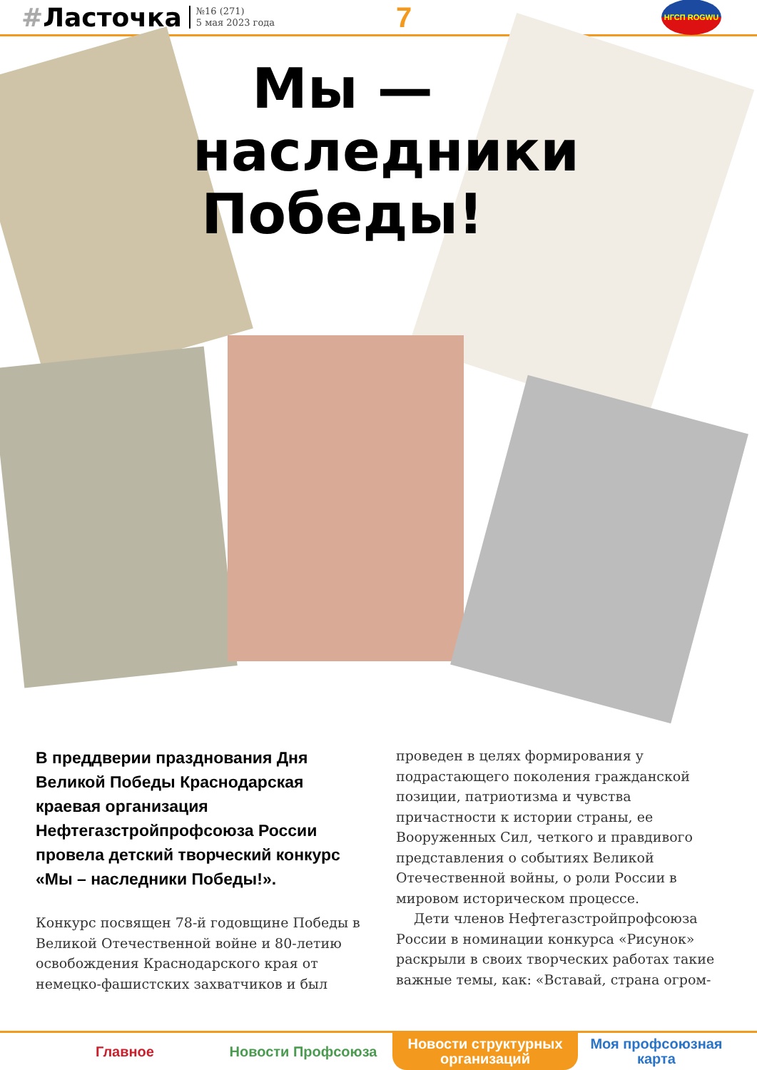#Ласточка
№16 (271)
5 мая 2023 года
7
НГСП ROGWU
Мы —
наследники
Победы!
В преддверии празднования Дня Великой Победы Краснодарская краевая организация Нефтегазстройпрофсоюза России провела детский творческий конкурс «Мы – наследники Победы!».
Конкурс посвящен 78-й годовщине Победы в Великой Отечественной войне и 80-летию освобождения Краснодарского края от немецко-фашистских захватчиков и был
проведен в целях формирования у подрастающего поколения гражданской позиции, патриотизма и чувства причастности к истории страны, ее Вооруженных Сил, четкого и правдивого представления о событиях Великой Отечественной войны, о роли России в мировом историческом процессе.
Дети членов Нефтегазстройпрофсоюза России в номинации конкурса «Рисунок» раскрыли в своих творческих работах такие важные темы, как: «Вставай, страна огром-
Главное Новости Профсоюза Новости структурных
организаций
Моя профсоюзная
карта